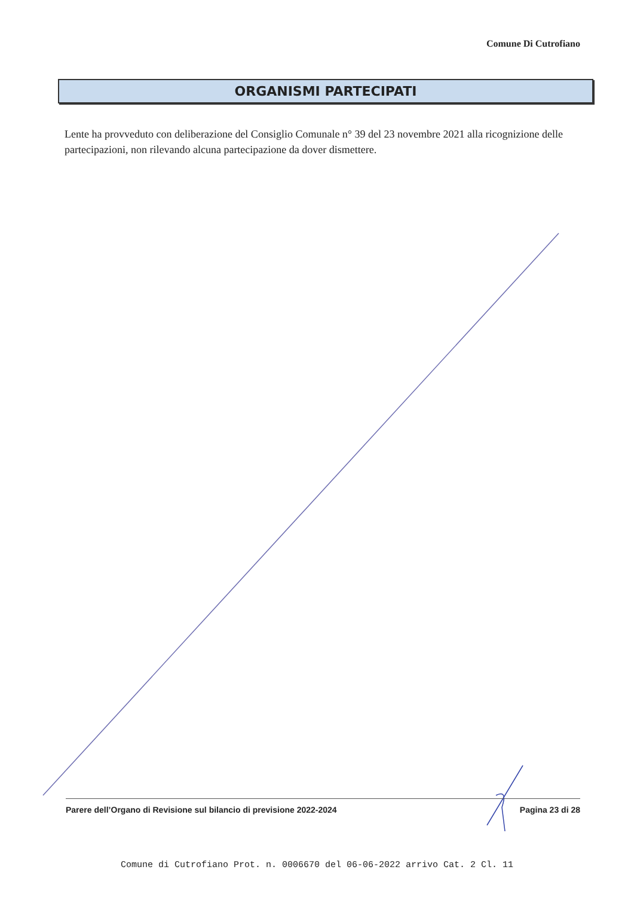Comune Di Cutrofiano
ORGANISMI PARTECIPATI
Lente ha provveduto con deliberazione del Consiglio Comunale n° 39 del 23 novembre 2021 alla ricognizione delle partecipazioni, non rilevando alcuna partecipazione da dover dismettere.
Parere dell’Organo di Revisione sul bilancio di previsione 2022-2024 Pagina 23 di 28
Comune di Cutrofiano Prot. n. 0006670 del 06-06-2022 arrivo Cat. 2 Cl. 11